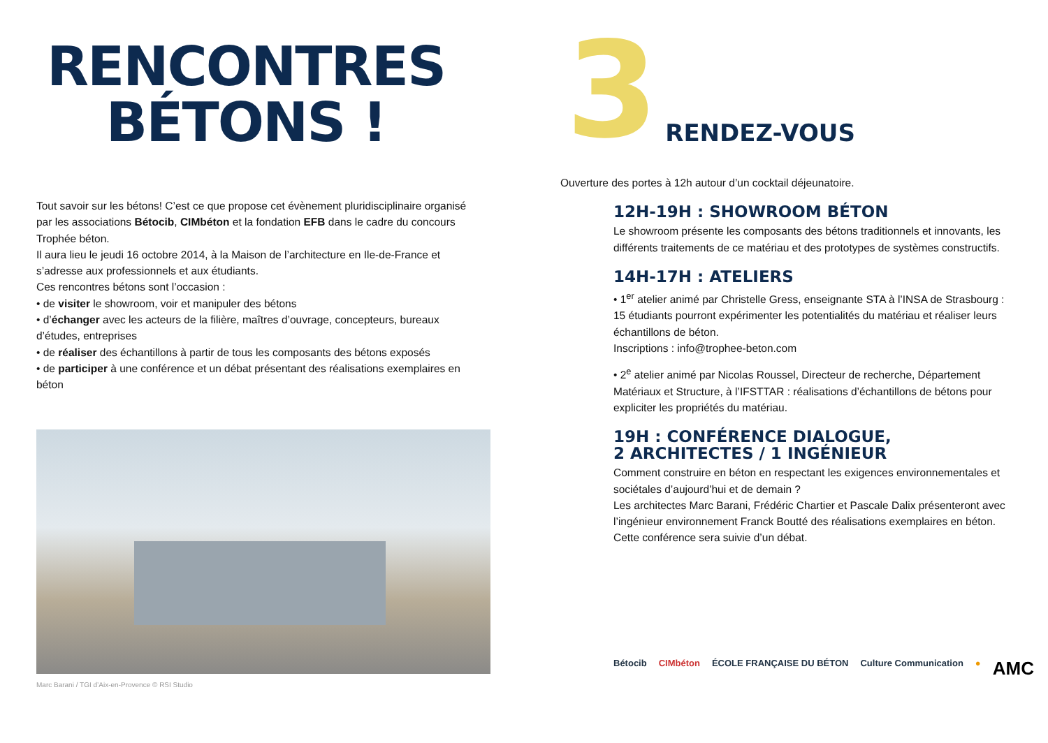RENCONTRES BÉTONS !
Tout savoir sur les bétons! C’est ce que propose cet évènement pluridisciplinaire organisé par les associations Bétocib, CIMbéton et la fondation EFB dans le cadre du concours Trophée béton.
Il aura lieu le jeudi 16 octobre 2014, à la Maison de l’architecture en Ile-de-France et s’adresse aux professionnels et aux étudiants.
Ces rencontres bétons sont l’occasion :
• de visiter le showroom, voir et manipuler des bétons
• d’échanger avec les acteurs de la filière, maîtres d’ouvrage, concepteurs, bureaux d’études, entreprises
• de réaliser des échantillons à partir de tous les composants des bétons exposés
• de participer à une conférence et un débat présentant des réalisations exemplaires en béton
Marc Barani / TGI d’Aix-en-Provence © RSI Studio
3 RENDEZ-VOUS
Ouverture des portes à 12h autour d’un cocktail déjeunatoire.
12H-19H : SHOWROOM BÉTON
Le showroom présente les composants des bétons traditionnels et innovants, les différents traitements de ce matériau et des prototypes de systèmes constructifs.
14H-17H : ATELIERS
• 1<sup>er</sup> atelier animé par Christelle Gress, enseignante STA à l’INSA de Strasbourg : 15 étudiants pourront expérimenter les potentialités du matériau et réaliser leurs échantillons de béton.
Inscriptions : info@trophee-beton.com
• 2<sup>e</sup> atelier animé par Nicolas Roussel, Directeur de recherche, Département Matériaux et Structure, à l’IFSTTAR : réalisations d’échantillons de bétons pour expliciter les propriétés du matériau.
19H : CONFÉRENCE DIALOGUE,
2 ARCHITECTES / 1 INGÉNIEUR
Comment construire en béton en respectant les exigences environnementales et sociétales d’aujourd’hui et de demain ?
Les architectes Marc Barani, Frédéric Chartier et Pascale Dalix présenteront avec l’ingénieur environnement Franck Boutté des réalisations exemplaires en béton. Cette conférence sera suivie d’un débat.
Bétocib CIMbéton ÉCOLE FRANÇAISE DU BÉTON Culture Communication ● AMC